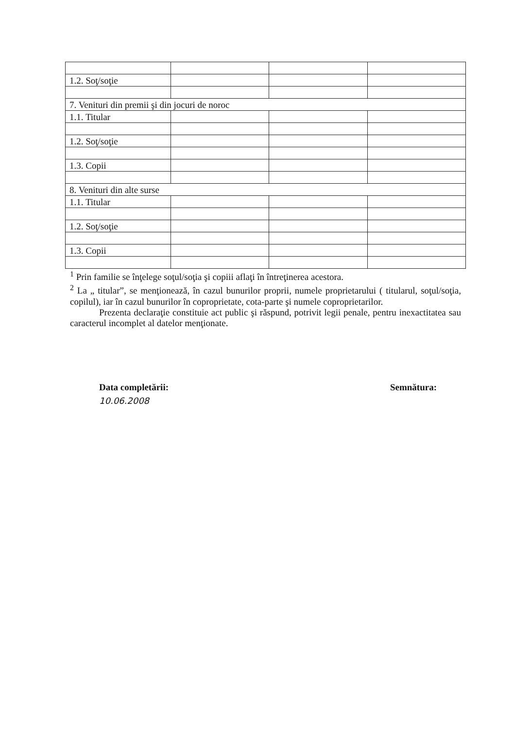| 1.2. Soţ/soţie | | | |
| 7. Venituri din premii şi din jocuri de noroc | | | |
| 1.1. Titular | | | |
| 1.2. Soţ/soţie | | | |
| 1.3. Copii | | | |
| 8. Venituri din alte surse | | | |
| 1.1. Titular | | | |
| 1.2. Soţ/soţie | | | |
| 1.3. Copii | | | |
<sup>1</sup> Prin familie se înţelege soţul/soţia şi copiii aflaţi în întreţinerea acestora.
<sup>2</sup> La „ titular”, se menţionează, în cazul bunurilor proprii, numele proprietarului ( titularul, soţul/soţia, copilul), iar în cazul bunurilor în coproprietate, cota-parte şi numele coproprietarilor.
Prezenta declaraţie constituie act public şi răspund, potrivit legii penale, pentru inexactitatea sau caracterul incomplet al datelor menţionate.
Data completării:
10.06.2008
Semnătura: